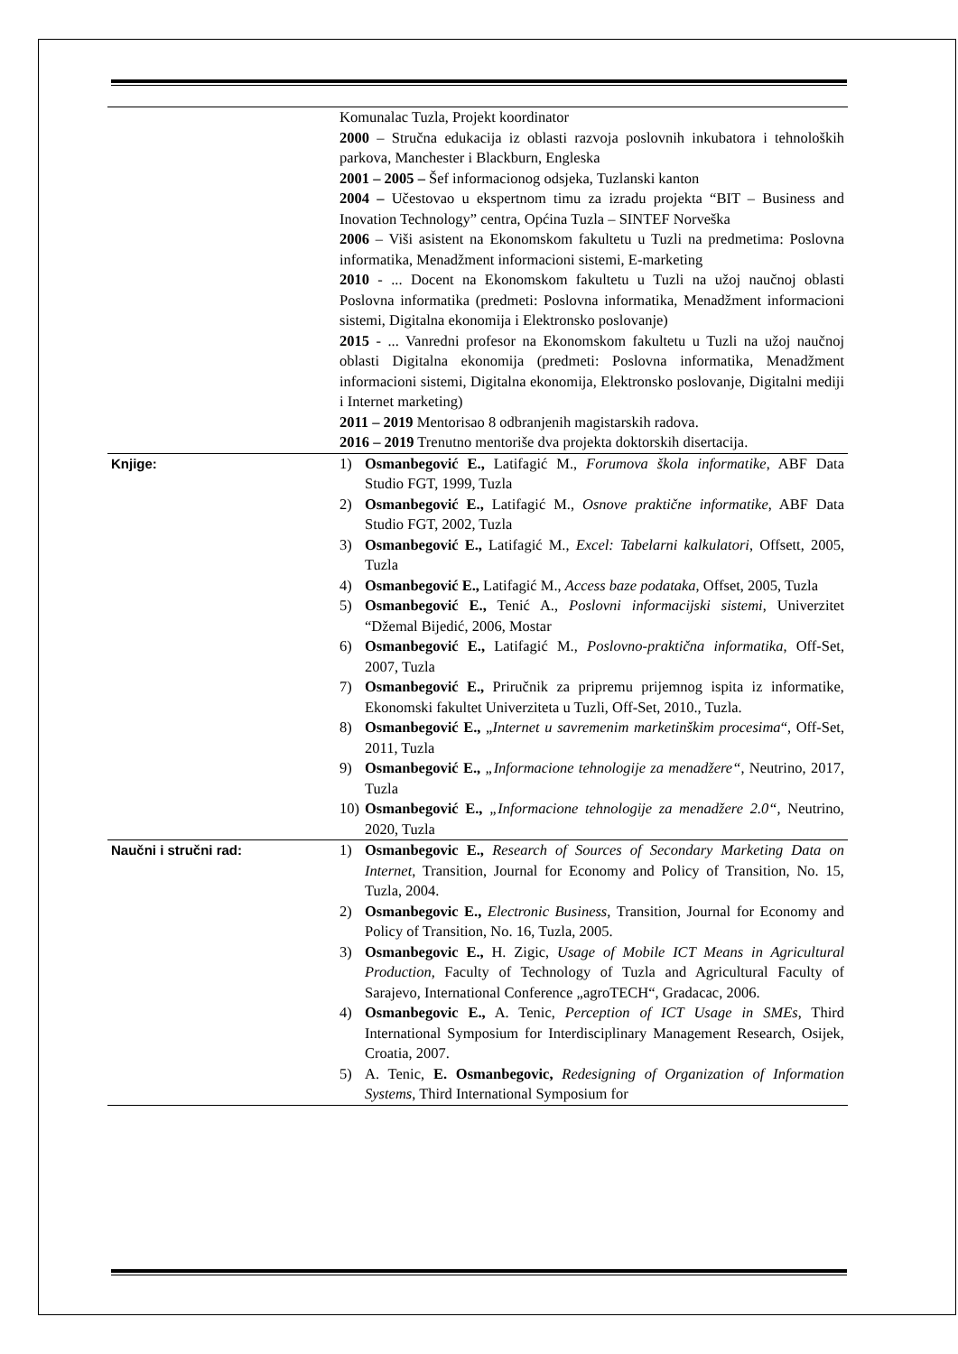| | Komunalac Tuzla, Projekt koordinator 2000 – Stručna edukacija iz oblasti razvoja poslovnih inkubatora i tehnoloških parkova, Manchester i Blackburn, Engleska 2001 – 2005 – Šef informacionog odsjeka, Tuzlanski kanton 2004 – Učestovao u ekspertnom timu za izradu projekta “BIT – Business and Inovation Technology” centra, Općina Tuzla – SINTEF Norveška 2006 – Viši asistent na Ekonomskom fakultetu u Tuzli na predmetima: Poslovna informatika, Menadžment informacioni sistemi, E-marketing 2010 - ... Docent na Ekonomskom fakultetu u Tuzli na užoj naučnoj oblasti Poslovna informatika (predmeti: Poslovna informatika, Menadžment informacioni sistemi, Digitalna ekonomija i Elektronsko poslovanje) 2015 - ... Vanredni profesor na Ekonomskom fakultetu u Tuzli na užoj naučnoj oblasti Digitalna ekonomija (predmeti: Poslovna informatika, Menadžment informacioni sistemi, Digitalna ekonomija, Elektronsko poslovanje, Digitalni mediji i Internet marketing) 2011 – 2019 Mentorisao 8 odbranjenih magistarskih radova. 2016 – 2019 Trenutno mentoriše dva projekta doktorskih disertacija. |
| Knjige: | 1) Osmanbegović E., Latifagić M., Forumova škola informatike , ABF Data Studio FGT, 1999, Tuzla 2) Osmanbegović E., Latifagić M., Osnove praktične informatike , ABF Data Studio FGT, 2002, Tuzla 3) Osmanbegović E., Latifagić M., Excel: Tabelarni kalkulatori , Offsett, 2005, Tuzla 4) Osmanbegović E., Latifagić M., Access baze podataka , Offset, 2005, Tuzla 5) Osmanbegović E., Tenić A., Poslovni informacijski sistemi , Univerzitet “Džemal Bijedić, 2006, Mostar 6) Osmanbegović E., Latifagić M., Poslovno-praktična informatika , Off-Set, 2007, Tuzla 7) Osmanbegović E., Priručnik za pripremu prijemnog ispita iz informatike, Ekonomski fakultet Univerziteta u Tuzli, Off-Set, 2010., Tuzla. 8) Osmanbegović E., „ Internet u savremenim marketinškim procesima “, Off-Set, 2011, Tuzla 9) Osmanbegović E., „Informacione tehnologije za menadžere“ , Neutrino, 2017, Tuzla 10) Osmanbegović E., „Informacione tehnologije za menadžere 2.0“ , Neutrino, 2020, Tuzla |
| Naučni i stručni rad: | 1) Osmanbegovic E., Research of Sources of Secondary Marketing Data on Internet , Transition, Journal for Economy and Policy of Transition, No. 15, Tuzla, 2004. 2) Osmanbegovic E., Electronic Business , Transition, Journal for Economy and Policy of Transition, No. 16, Tuzla, 2005. 3) Osmanbegovic E., H. Zigic, Usage of Mobile ICT Means in Agricultural Production, Faculty of Technology of Tuzla and Agricultural Faculty of Sarajevo, International Conference „agroTECH“, Gradacac, 2006. 4) Osmanbegovic E., A. Tenic, Perception of ICT Usage in SMEs , Third International Symposium for Interdisciplinary Management Research, Osijek, Croatia, 2007. 5) A. Tenic, E. Osmanbegovic, Redesigning of Organization of Information Systems , Third International Symposium for |